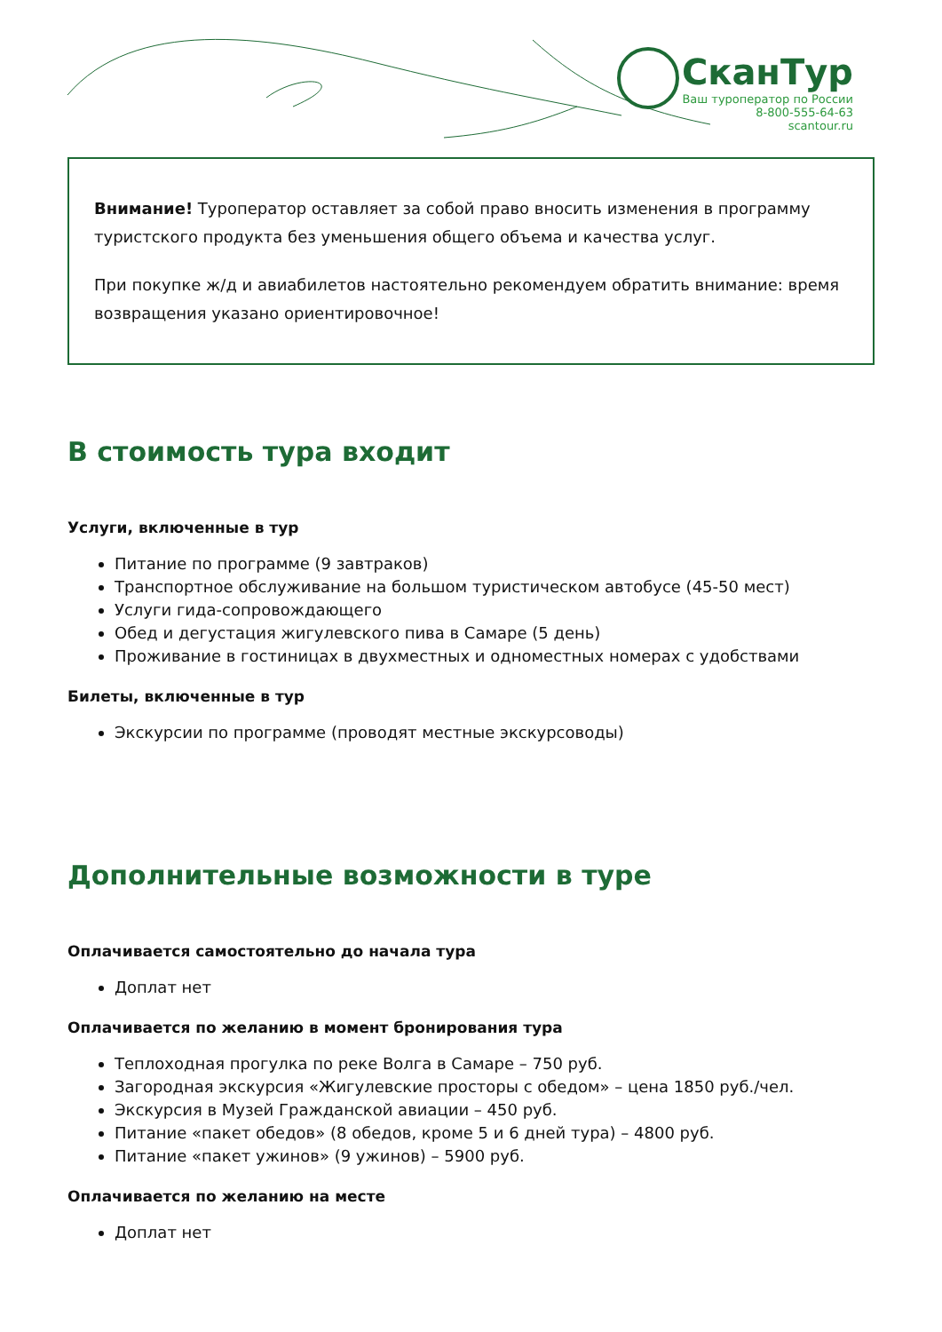СканТур
Ваш туроператор по России
8-800-555-64-63
scantour.ru
Внимание! Туроператор оставляет за собой право вносить изменения в программу туристского продукта без уменьшения общего объема и качества услуг.
При покупке ж/д и авиабилетов настоятельно рекомендуем обратить внимание: время возвращения указано ориентировочное!
В стоимость тура входит
Услуги, включенные в тур
Питание по программе (9 завтраков)
Транспортное обслуживание на большом туристическом автобусе (45-50 мест)
Услуги гида-сопровождающего
Обед и дегустация жигулевского пива в Самаре (5 день)
Проживание в гостиницах в двухместных и одноместных номерах с удобствами
Билеты, включенные в тур
Экскурсии по программе (проводят местные экскурсоводы)
Дополнительные возможности в туре
Оплачивается самостоятельно до начала тура
Доплат нет
Оплачивается по желанию в момент бронирования тура
Теплоходная прогулка по реке Волга в Самаре – 750 руб.
Загородная экскурсия «Жигулевские просторы с обедом» – цена 1850 руб./чел.
Экскурсия в Музей Гражданской авиации – 450 руб.
Питание «пакет обедов» (8 обедов, кроме 5 и 6 дней тура) – 4800 руб.
Питание «пакет ужинов» (9 ужинов) – 5900 руб.
Оплачивается по желанию на месте
Доплат нет